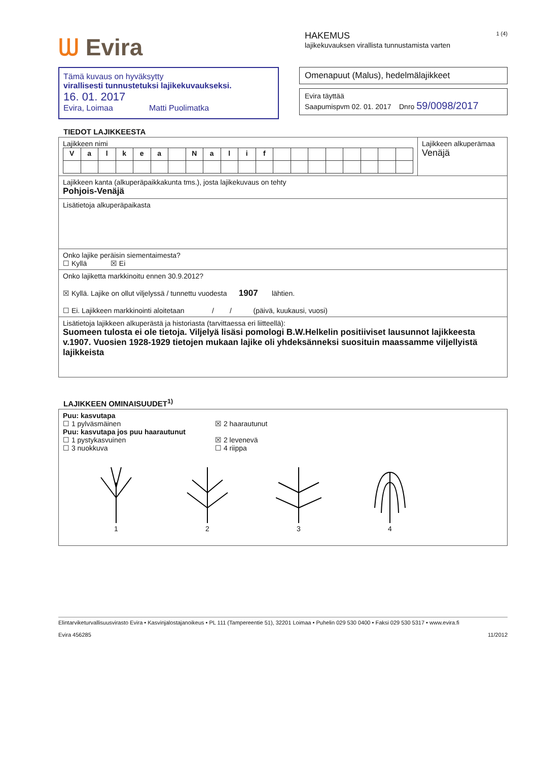ᗯ Evira
HAKEMUS 1 (4)
lajikekuvauksen virallista tunnustamista varten
Tämä kuvaus on hyväksytty
virallisesti tunnustetuksi lajikekuvaukseksi.
16. 01. 2017
Evira, Loimaa Matti Puolimatka
Omenapuut (Malus), hedelmälajikkeet
Evira täyttää
Saapumispvm 02. 01. 2017 Dnro 59/0098/2017
TIEDOT LAJIKKEESTA
| Lajikkeen nimi / V / a / l / k / e / a / / N / a / l / i / f / / / / / / / / / | Lajikkeen alkuperämaa Venäjä |
| Lajikkeen kanta (alkuperäpaikkakunta tms.), josta lajikekuvaus on tehty Pohjois-Venäjä | |
| Lisätietoja alkuperäpaikasta | |
| Onko lajike peräisin siementaimesta? ☐ Kyllä ☒ Ei | |
| Onko lajiketta markkinoitu ennen 30.9.2012? ☒ Kyllä. Lajike on ollut viljelyssä / tunnettu vuodesta 1907 lähtien. ☐ Ei. Lajikkeen markkinointi aloitetaan / / (päivä, kuukausi, vuosi) | |
| Lisätietoja lajikkeen alkuperästä ja historiasta (tarvittaessa eri liitteellä): Suomeen tulosta ei ole tietoja. Viljelyä lisäsi pomologi B.W.Helkelin positiiviset lausunnot lajikkeesta v.1907. Vuosien 1928-1929 tietojen mukaan lajike oli yhdeksänneksi suosituin maassamme viljellyistä lajikkeista | |
LAJIKKEEN OMINAISUUDET<sup>1)</sup>
| Puu: kasvutapa ☐ 1 pylväsmäinen ☒ 2 haarautunut Puu: kasvutapa jos puu haarautunut ☐ 1 pystykasvuinen ☐ 3 nuokkuva ☒ 2 levenevä ☐ 4 riippa 1 2 3 4 |
Elintarviketurvallisuusvirasto Evira • Kasvinjalostajanoikeus • PL 111 (Tampereentie 51), 32201 Loimaa • Puhelin 029 530 0400 • Faksi 029 530 5317 • www.evira.fi
Evira 456285 11/2012